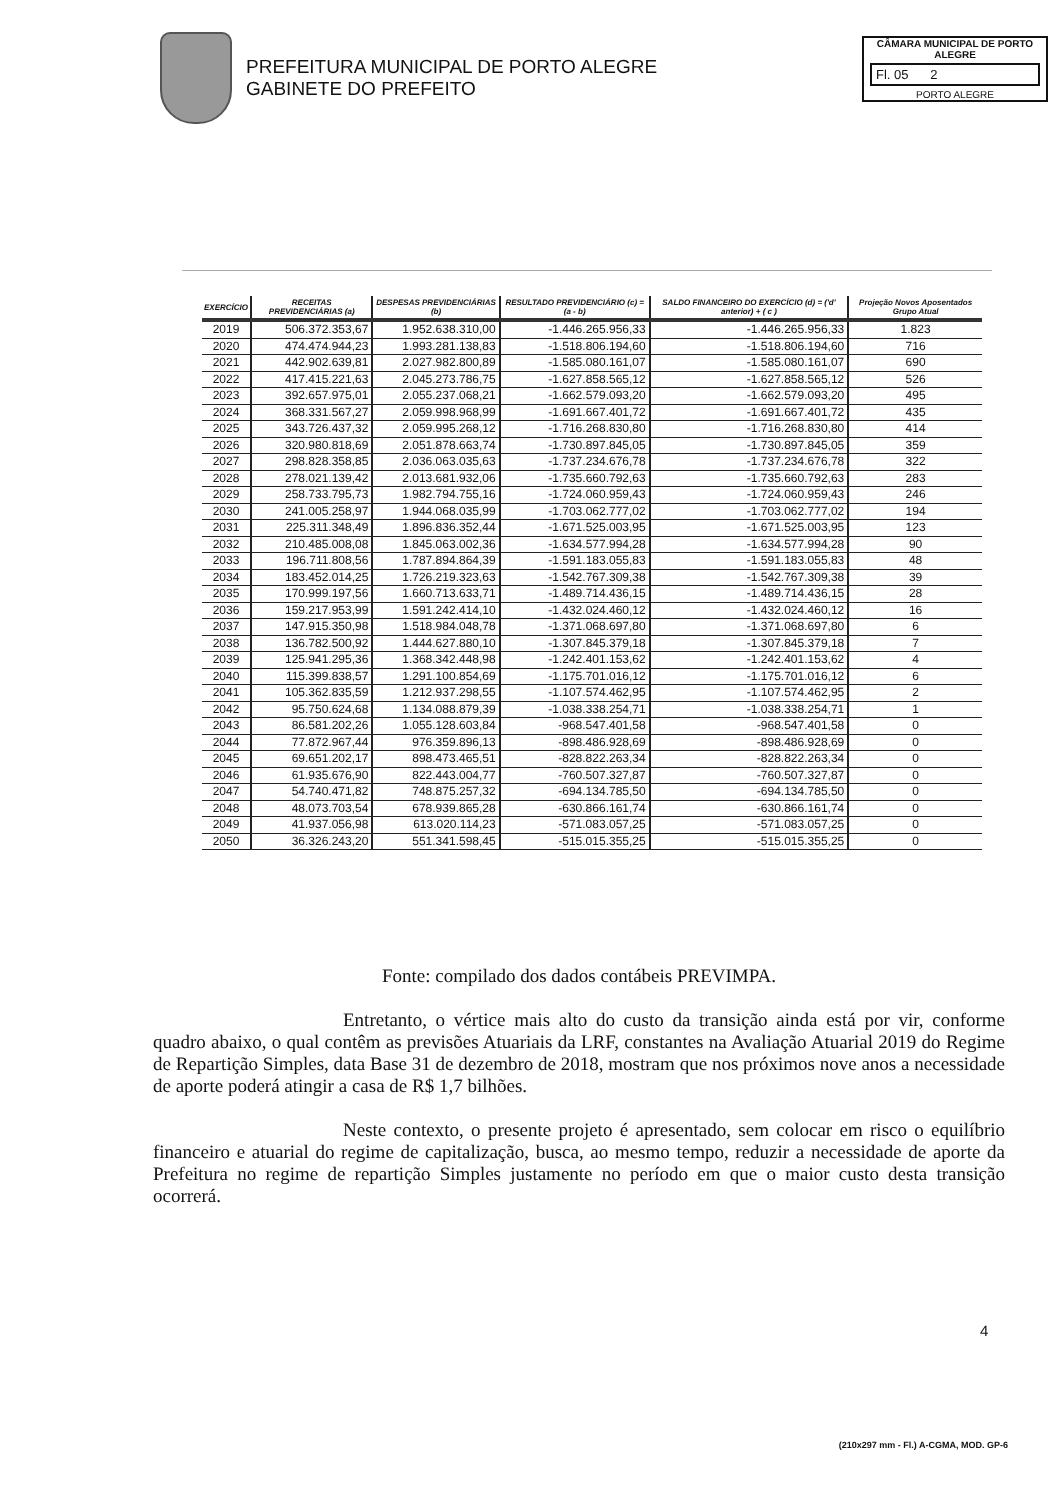PREFEITURA MUNICIPAL DE PORTO ALEGRE
GABINETE DO PREFEITO
CÂMARA MUNICIPAL DE PORTO ALEGRE
Fl. 05 2
PORTO ALEGRE
| EXERCÍCIO | RECEITAS PREVIDENCIÁRIAS (a) | DESPESAS PREVIDENCIÁRIAS (b) | RESULTADO PREVIDENCIÁRIO (c) = (a - b) | SALDO FINANCEIRO DO EXERCÍCIO (d) = ('d' anterior) + ( c ) | Projeção Novos Aposentados Grupo Atual |
| --- | --- | --- | --- | --- | --- |
| 2019 | 506.372.353,67 | 1.952.638.310,00 | -1.446.265.956,33 | -1.446.265.956,33 | 1.823 |
| 2020 | 474.474.944,23 | 1.993.281.138,83 | -1.518.806.194,60 | -1.518.806.194,60 | 716 |
| 2021 | 442.902.639,81 | 2.027.982.800,89 | -1.585.080.161,07 | -1.585.080.161,07 | 690 |
| 2022 | 417.415.221,63 | 2.045.273.786,75 | -1.627.858.565,12 | -1.627.858.565,12 | 526 |
| 2023 | 392.657.975,01 | 2.055.237.068,21 | -1.662.579.093,20 | -1.662.579.093,20 | 495 |
| 2024 | 368.331.567,27 | 2.059.998.968,99 | -1.691.667.401,72 | -1.691.667.401,72 | 435 |
| 2025 | 343.726.437,32 | 2.059.995.268,12 | -1.716.268.830,80 | -1.716.268.830,80 | 414 |
| 2026 | 320.980.818,69 | 2.051.878.663,74 | -1.730.897.845,05 | -1.730.897.845,05 | 359 |
| 2027 | 298.828.358,85 | 2.036.063.035,63 | -1.737.234.676,78 | -1.737.234.676,78 | 322 |
| 2028 | 278.021.139,42 | 2.013.681.932,06 | -1.735.660.792,63 | -1.735.660.792,63 | 283 |
| 2029 | 258.733.795,73 | 1.982.794.755,16 | -1.724.060.959,43 | -1.724.060.959,43 | 246 |
| 2030 | 241.005.258,97 | 1.944.068.035,99 | -1.703.062.777,02 | -1.703.062.777,02 | 194 |
| 2031 | 225.311.348,49 | 1.896.836.352,44 | -1.671.525.003,95 | -1.671.525.003,95 | 123 |
| 2032 | 210.485.008,08 | 1.845.063.002,36 | -1.634.577.994,28 | -1.634.577.994,28 | 90 |
| 2033 | 196.711.808,56 | 1.787.894.864,39 | -1.591.183.055,83 | -1.591.183.055,83 | 48 |
| 2034 | 183.452.014,25 | 1.726.219.323,63 | -1.542.767.309,38 | -1.542.767.309,38 | 39 |
| 2035 | 170.999.197,56 | 1.660.713.633,71 | -1.489.714.436,15 | -1.489.714.436,15 | 28 |
| 2036 | 159.217.953,99 | 1.591.242.414,10 | -1.432.024.460,12 | -1.432.024.460,12 | 16 |
| 2037 | 147.915.350,98 | 1.518.984.048,78 | -1.371.068.697,80 | -1.371.068.697,80 | 6 |
| 2038 | 136.782.500,92 | 1.444.627.880,10 | -1.307.845.379,18 | -1.307.845.379,18 | 7 |
| 2039 | 125.941.295,36 | 1.368.342.448,98 | -1.242.401.153,62 | -1.242.401.153,62 | 4 |
| 2040 | 115.399.838,57 | 1.291.100.854,69 | -1.175.701.016,12 | -1.175.701.016,12 | 6 |
| 2041 | 105.362.835,59 | 1.212.937.298,55 | -1.107.574.462,95 | -1.107.574.462,95 | 2 |
| 2042 | 95.750.624,68 | 1.134.088.879,39 | -1.038.338.254,71 | -1.038.338.254,71 | 1 |
| 2043 | 86.581.202,26 | 1.055.128.603,84 | -968.547.401,58 | -968.547.401,58 | 0 |
| 2044 | 77.872.967,44 | 976.359.896,13 | -898.486.928,69 | -898.486.928,69 | 0 |
| 2045 | 69.651.202,17 | 898.473.465,51 | -828.822.263,34 | -828.822.263,34 | 0 |
| 2046 | 61.935.676,90 | 822.443.004,77 | -760.507.327,87 | -760.507.327,87 | 0 |
| 2047 | 54.740.471,82 | 748.875.257,32 | -694.134.785,50 | -694.134.785,50 | 0 |
| 2048 | 48.073.703,54 | 678.939.865,28 | -630.866.161,74 | -630.866.161,74 | 0 |
| 2049 | 41.937.056,98 | 613.020.114,23 | -571.083.057,25 | -571.083.057,25 | 0 |
| 2050 | 36.326.243,20 | 551.341.598,45 | -515.015.355,25 | -515.015.355,25 | 0 |
Fonte: compilado dos dados contábeis PREVIMPA.
Entretanto, o vértice mais alto do custo da transição ainda está por vir, conforme quadro abaixo, o qual contêm as previsões Atuariais da LRF, constantes na Avaliação Atuarial 2019 do Regime de Repartição Simples, data Base 31 de dezembro de 2018, mostram que nos próximos nove anos a necessidade de aporte poderá atingir a casa de R$ 1,7 bilhões.
Neste contexto, o presente projeto é apresentado, sem colocar em risco o equilíbrio financeiro e atuarial do regime de capitalização, busca, ao mesmo tempo, reduzir a necessidade de aporte da Prefeitura no regime de repartição Simples justamente no período em que o maior custo desta transição ocorrerá.
4
(210x297 mm - Fl.) A-CGMA, MOD. GP-6